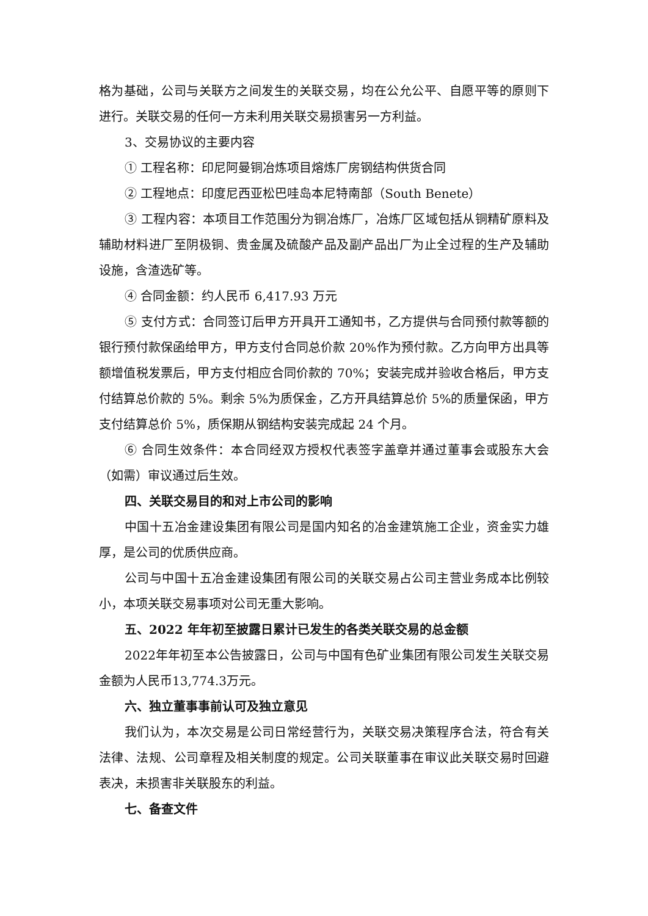格为基础，公司与关联方之间发生的关联交易，均在公允公平、自愿平等的原则下进行。关联交易的任何一方未利用关联交易损害另一方利益。
3、交易协议的主要内容
① 工程名称：印尼阿曼铜冶炼项目熔炼厂房钢结构供货合同
② 工程地点：印度尼西亚松巴哇岛本尼特南部（South Benete）
③ 工程内容：本项目工作范围分为铜冶炼厂，冶炼厂区域包括从铜精矿原料及辅助材料进厂至阴极铜、贵金属及硫酸产品及副产品出厂为止全过程的生产及辅助设施，含渣选矿等。
④ 合同金额：约人民币 6,417.93 万元
⑤ 支付方式：合同签订后甲方开具开工通知书，乙方提供与合同预付款等额的银行预付款保函给甲方，甲方支付合同总价款 20%作为预付款。乙方向甲方出具等额增值税发票后，甲方支付相应合同价款的 70%；安装完成并验收合格后，甲方支付结算总价款的 5%。剩余 5%为质保金，乙方开具结算总价 5%的质量保函，甲方支付结算总价 5%，质保期从钢结构安装完成起 24 个月。
⑥ 合同生效条件：本合同经双方授权代表签字盖章并通过董事会或股东大会（如需）审议通过后生效。
四、关联交易目的和对上市公司的影响
中国十五冶金建设集团有限公司是国内知名的冶金建筑施工企业，资金实力雄厚，是公司的优质供应商。
公司与中国十五冶金建设集团有限公司的关联交易占公司主营业务成本比例较小，本项关联交易事项对公司无重大影响。
五、2022 年年初至披露日累计已发生的各类关联交易的总金额
2022年年初至本公告披露日，公司与中国有色矿业集团有限公司发生关联交易金额为人民币13,774.3万元。
六、独立董事事前认可及独立意见
我们认为，本次交易是公司日常经营行为，关联交易决策程序合法，符合有关法律、法规、公司章程及相关制度的规定。公司关联董事在审议此关联交易时回避表决，未损害非关联股东的利益。
七、备查文件